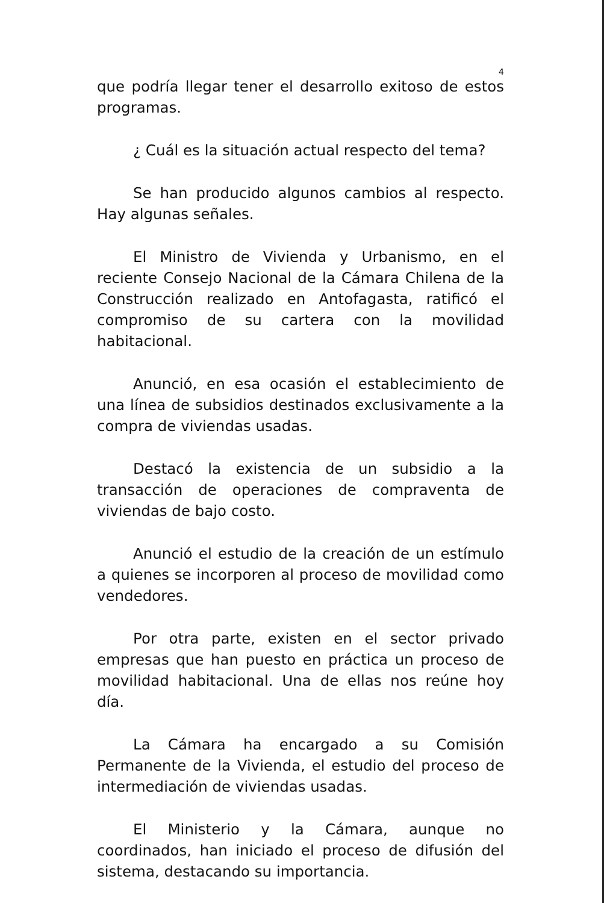4
que podría llegar tener el desarrollo exitoso de estos programas.
¿ Cuál es la situación actual respecto del tema?
Se han producido algunos cambios al respecto. Hay algunas señales.
El Ministro de Vivienda y Urbanismo, en el reciente Consejo Nacional de la Cámara Chilena de la Construcción realizado en Antofagasta, ratificó el compromiso de su cartera con la movilidad habitacional.
Anunció, en esa ocasión el establecimiento de una línea de subsidios destinados exclusivamente a la compra de viviendas usadas.
Destacó la existencia de un subsidio a la transacción de operaciones de compraventa de viviendas de bajo costo.
Anunció el estudio de la creación de un estímulo a quienes se incorporen al proceso de movilidad como vendedores.
Por otra parte, existen en el sector privado empresas que han puesto en práctica un proceso de movilidad habitacional. Una de ellas nos reúne hoy día.
La Cámara ha encargado a su Comisión Permanente de la Vivienda, el estudio del proceso de intermediación de viviendas usadas.
El Ministerio y la Cámara, aunque no coordinados, han iniciado el proceso de difusión del sistema, destacando su importancia.